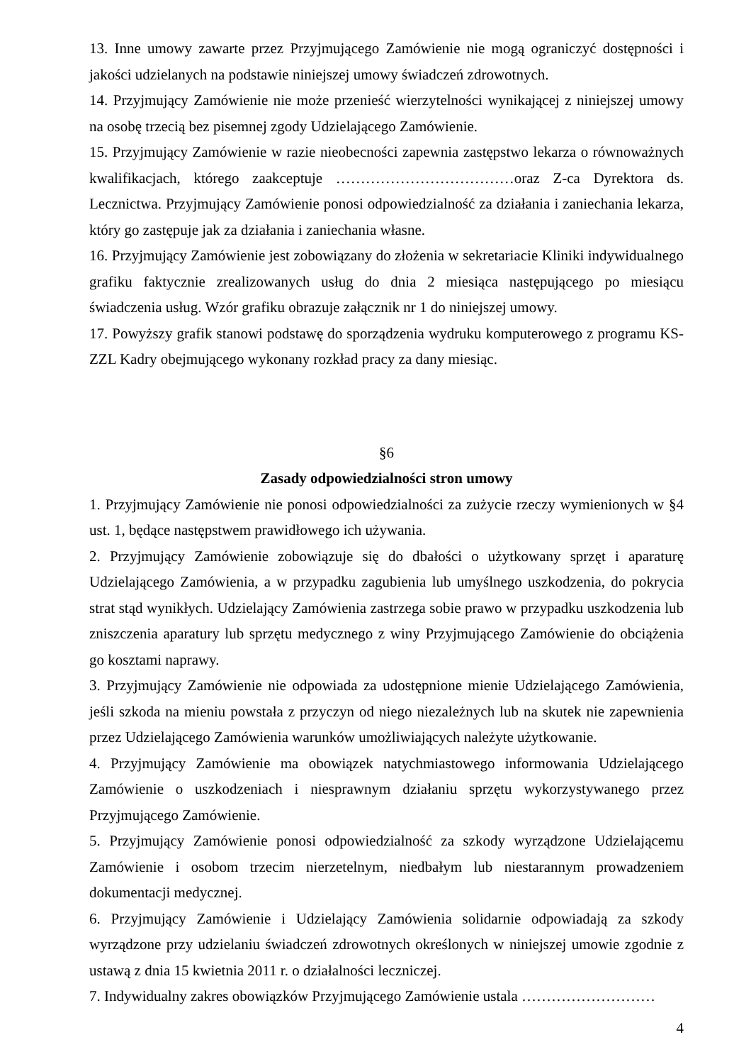13. Inne umowy zawarte przez Przyjmującego Zamówienie nie mogą ograniczyć dostępności i jakości udzielanych na podstawie niniejszej umowy świadczeń zdrowotnych.
14. Przyjmujący Zamówienie nie może przenieść wierzytelności wynikającej z niniejszej umowy na osobę trzecią bez pisemnej zgody Udzielającego Zamówienie.
15. Przyjmujący Zamówienie w razie nieobecności zapewnia zastępstwo lekarza o równoważnych kwalifikacjach, którego zaakceptuje ………………………………oraz Z-ca Dyrektora ds. Lecznictwa. Przyjmujący Zamówienie ponosi odpowiedzialność za działania i zaniechania lekarza, który go zastępuje jak za działania i zaniechania własne.
16. Przyjmujący Zamówienie jest zobowiązany do złożenia w sekretariacie Kliniki indywidualnego grafiku faktycznie zrealizowanych usług do dnia 2 miesiąca następującego po miesiącu świadczenia usług. Wzór grafiku obrazuje załącznik nr 1 do niniejszej umowy.
17. Powyższy grafik stanowi podstawę do sporządzenia wydruku komputerowego z programu KS-ZZL Kadry obejmującego wykonany rozkład pracy za dany miesiąc.
§6
Zasady odpowiedzialności stron umowy
1. Przyjmujący Zamówienie nie ponosi odpowiedzialności za zużycie rzeczy wymienionych w §4 ust. 1, będące następstwem prawidłowego ich używania.
2. Przyjmujący Zamówienie zobowiązuje się do dbałości o użytkowany sprzęt i aparaturę Udzielającego Zamówienia, a w przypadku zagubienia lub umyślnego uszkodzenia, do pokrycia strat stąd wynikłych. Udzielający Zamówienia zastrzega sobie prawo w przypadku uszkodzenia lub zniszczenia aparatury lub sprzętu medycznego z winy Przyjmującego Zamówienie do obciążenia go kosztami naprawy.
3. Przyjmujący Zamówienie nie odpowiada za udostępnione mienie Udzielającego Zamówienia, jeśli szkoda na mieniu powstała z przyczyn od niego niezależnych lub na skutek nie zapewnienia przez Udzielającego Zamówienia warunków umożliwiających należyte użytkowanie.
4. Przyjmujący Zamówienie ma obowiązek natychmiastowego informowania Udzielającego Zamówienie o uszkodzeniach i niesprawnym działaniu sprzętu wykorzystywanego przez Przyjmującego Zamówienie.
5. Przyjmujący Zamówienie ponosi odpowiedzialność za szkody wyrządzone Udzielającemu Zamówienie i osobom trzecim nierzetelnym, niedbałym lub niestarannym prowadzeniem dokumentacji medycznej.
6. Przyjmujący Zamówienie i Udzielający Zamówienia solidarnie odpowiadają za szkody wyrządzone przy udzielaniu świadczeń zdrowotnych określonych w niniejszej umowie zgodnie z ustawą z dnia 15 kwietnia 2011 r. o działalności leczniczej.
7. Indywidualny zakres obowiązków Przyjmującego Zamówienie ustala ………………………
4